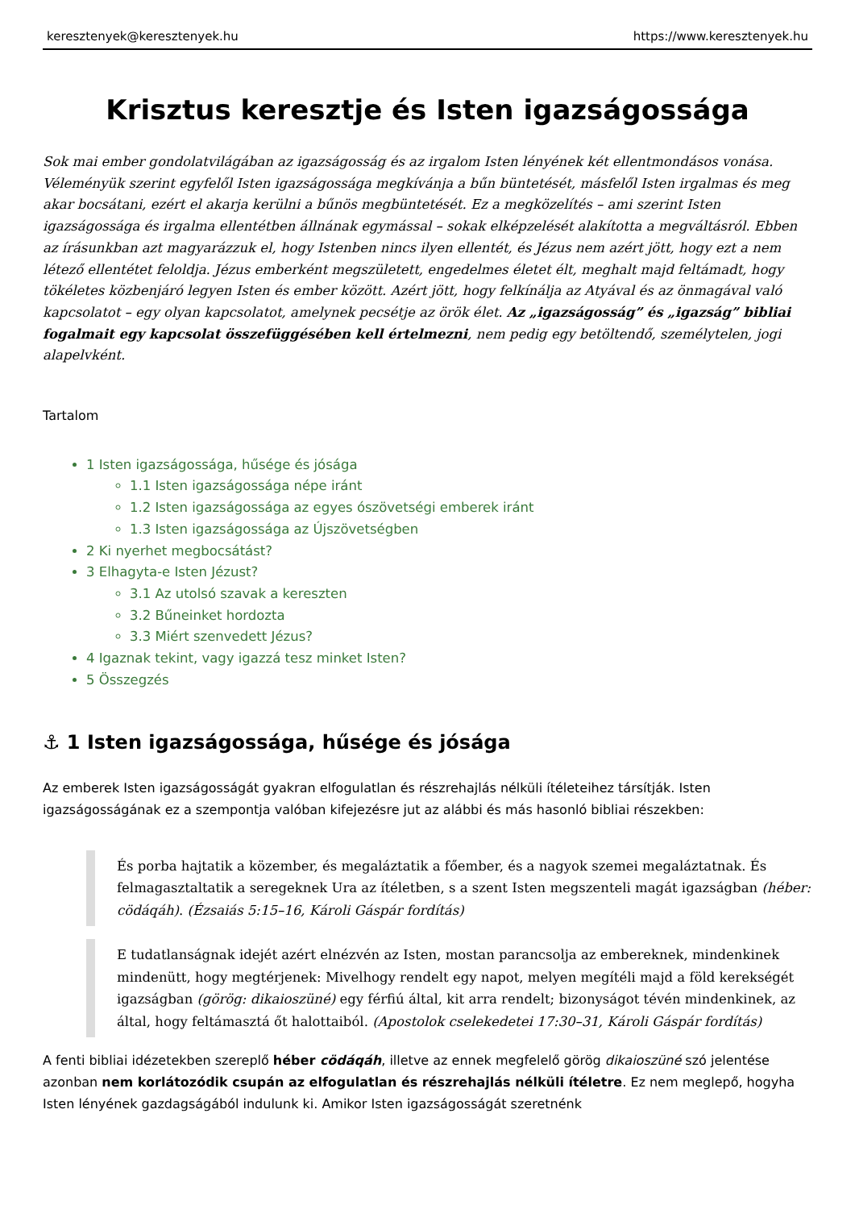keresztenyek@keresztenyek.hu https://www.keresztenyek.hu
Krisztus keresztje és Isten igazságossága
Sok mai ember gondolatvilágában az igazságosság és az irgalom Isten lényének két ellentmondásos vonása. Véleményük szerint egyfelől Isten igazságossága megkívánja a bűn büntetését, másfelől Isten irgalmas és meg akar bocsátani, ezért el akarja kerülni a bűnös megbüntetését. Ez a megközelítés – ami szerint Isten igazságossága és irgalma ellentétben állnának egymással – sokak elképzelését alakította a megváltásról. Ebben az írásunkban azt magyarázzuk el, hogy Istenben nincs ilyen ellentét, és Jézus nem azért jött, hogy ezt a nem létező ellentétet feloldja. Jézus emberként megszületett, engedelmes életet élt, meghalt majd feltámadt, hogy tökéletes közbenjáró legyen Isten és ember között. Azért jött, hogy felkínálja az Atyával és az önmagával való kapcsolatot – egy olyan kapcsolatot, amelynek pecsétje az örök élet. Az „igazságosság” és „igazság” bibliai fogalmait egy kapcsolat összefüggésében kell értelmezni, nem pedig egy betöltendő, személytelen, jogi alapelvként.
Tartalom
1 Isten igazságossága, hűsége és jósága
1.1 Isten igazságossága népe iránt
1.2 Isten igazságossága az egyes ószövetségi emberek iránt
1.3 Isten igazságossága az Újszövetségben
2 Ki nyerhet megbocsátást?
3 Elhagyta-e Isten Jézust?
3.1 Az utolsó szavak a kereszten
3.2 Bűneinket hordozta
3.3 Miért szenvedett Jézus?
4 Igaznak tekint, vagy igazzá tesz minket Isten?
5 Összegzés
⚓ 1 Isten igazságossága, hűsége és jósága
Az emberek Isten igazságosságát gyakran elfogulatlan és részrehajlás nélküli ítéleteihez társítják. Isten igazságosságának ez a szempontja valóban kifejezésre jut az alábbi és más hasonló bibliai részekben:
És porba hajtatik a közember, és megaláztatik a főember, és a nagyok szemei megaláztatnak. És felmagasztaltatik a seregeknek Ura az ítéletben, s a szent Isten megszenteli magát igazságban (héber: cödáqáh). (Ézsaiás 5:15–16, Károli Gáspár fordítás)
E tudatlanságnak idejét azért elnézvén az Isten, mostan parancsolja az embereknek, mindenkinek mindenütt, hogy megtérjenek: Mivelhogy rendelt egy napot, melyen megítéli majd a föld kerekségét igazságban (görög: dikaioszüné) egy férfiú által, kit arra rendelt; bizonyságot tévén mindenkinek, az által, hogy feltámasztá őt halottaiból. (Apostolok cselekedetei 17:30–31, Károli Gáspár fordítás)
A fenti bibliai idézetekben szereplő héber cödáqáh, illetve az ennek megfelelő görög dikaioszüné szó jelentése azonban nem korlátozódik csupán az elfogulatlan és részrehajlás nélküli ítéletre. Ez nem meglepő, hogyha Isten lényének gazdagságából indulunk ki. Amikor Isten igazságosságát szeretnénk